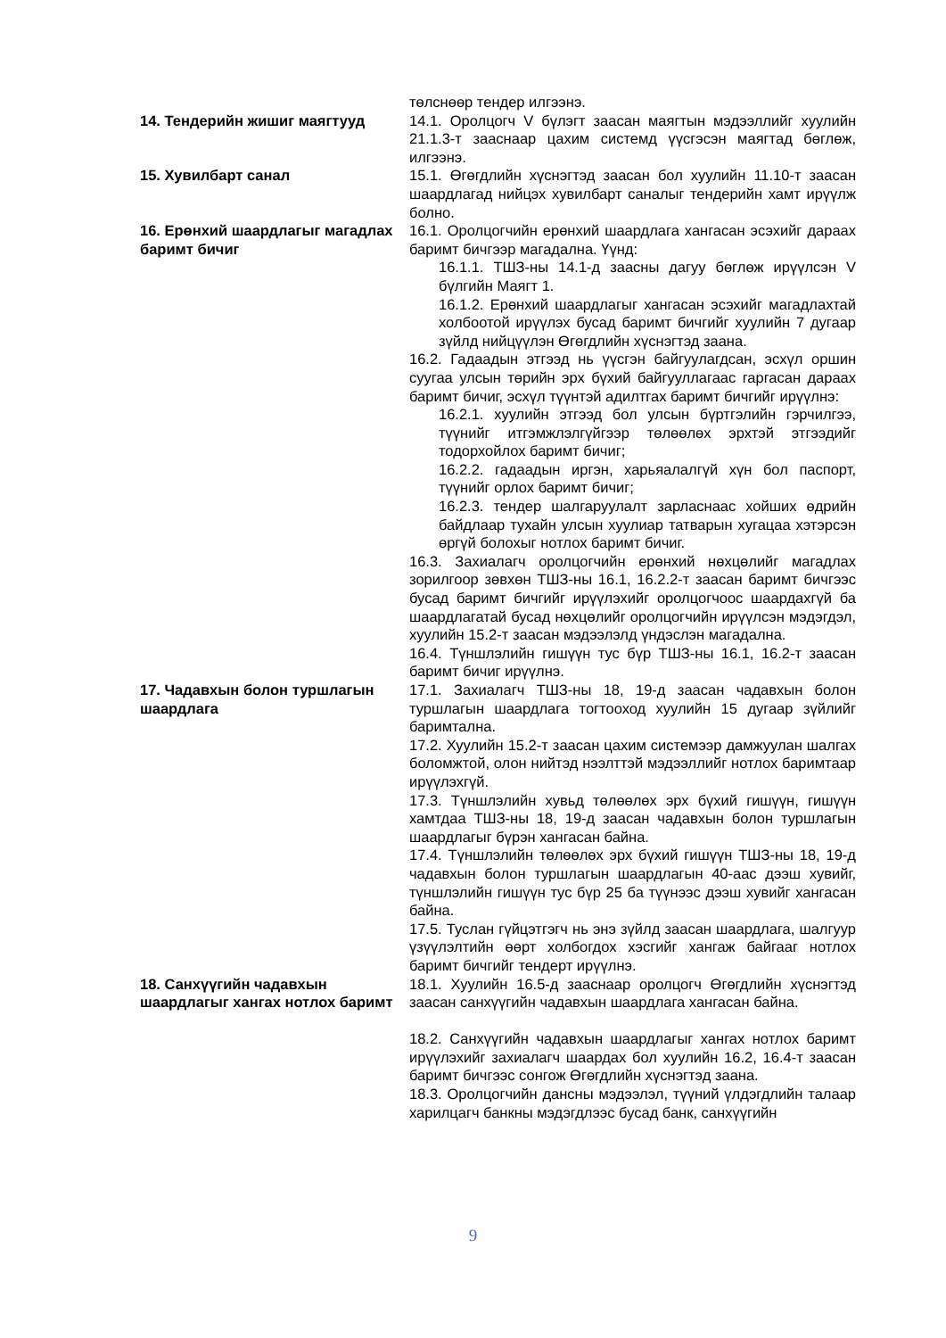төлснөөр тендер илгээнэ.
14. Тендерийн жишиг маягтууд 14.1. Оролцогч V бүлэгт заасан маягтын мэдээллийг хуулийн 21.1.3-т зааснаар цахим системд үүсгэсэн маягтад бөглөж, илгээнэ.
15. Хувилбарт санал 15.1. Өгөгдлийн хүснэгтэд заасан бол хуулийн 11.10-т заасан шаардлагад нийцэх хувилбарт саналыг тендерийн хамт ирүүлж болно.
16. Ерөнхий шаардлагыг магадлах баримт бичиг
16.1. Оролцогчийн ерөнхий шаардлага хангасан эсэхийг дараах баримт бичгээр магадална. Үүнд:
16.1.1. ТШЗ-ны 14.1-д заасны дагуу бөглөж ирүүлсэн V бүлгийн Маягт 1.
16.1.2. Ерөнхий шаардлагыг хангасан эсэхийг магадлахтай холбоотой ирүүлэх бусад баримт бичгийг хуулийн 7 дугаар зүйлд нийцүүлэн Өгөгдлийн хүснэгтэд заана.
16.2. Гадаадын этгээд нь үүсгэн байгуулагдсан, эсхүл оршин суугаа улсын төрийн эрх бүхий байгууллагаас гаргасан дараах баримт бичиг, эсхүл түүнтэй адилтгах баримт бичгийг ирүүлнэ:
16.2.1. хуулийн этгээд бол улсын бүртгэлийн гэрчилгээ, түүнийг итгэмжлэлгүйгээр төлөөлөх эрхтэй этгээдийг тодорхойлох баримт бичиг;
16.2.2. гадаадын иргэн, харьяалалгүй хүн бол паспорт, түүнийг орлох баримт бичиг;
16.2.3. тендер шалгаруулалт зарласнаас хойших өдрийн байдлаар тухайн улсын хуулиар татварын хугацаа хэтэрсэн өргүй болохыг нотлох баримт бичиг.
16.3. Захиалагч оролцогчийн ерөнхий нөхцөлийг магадлах зорилгоор зөвхөн ТШЗ-ны 16.1, 16.2.2-т заасан баримт бичгээс бусад баримт бичгийг ирүүлэхийг оролцогчоос шаардахгүй ба шаардлагатай бусад нөхцөлийг оролцогчийн ирүүлсэн мэдэгдэл, хуулийн 15.2-т заасан мэдээлэлд үндэслэн магадална.
16.4. Түншлэлийн гишүүн тус бүр ТШЗ-ны 16.1, 16.2-т заасан баримт бичиг ирүүлнэ.
17. Чадавхын болон туршлагын шаардлага
17.1. Захиалагч ТШЗ-ны 18, 19-д заасан чадавхын болон туршлагын шаардлага тогтооход хуулийн 15 дугаар зүйлийг баримтална.
17.2. Хуулийн 15.2-т заасан цахим системээр дамжуулан шалгах боломжтой, олон нийтэд нээлттэй мэдээллийг нотлох баримтаар ирүүлэхгүй.
17.3. Түншлэлийн хувьд төлөөлөх эрх бүхий гишүүн, гишүүн хамтдаа ТШЗ-ны 18, 19-д заасан чадавхын болон туршлагын шаардлагыг бүрэн хангасан байна.
17.4. Түншлэлийн төлөөлөх эрх бүхий гишүүн ТШЗ-ны 18, 19-д чадавхын болон туршлагын шаардлагын 40-аас дээш хувийг, түншлэлийн гишүүн тус бүр 25 ба түүнээс дээш хувийг хангасан байна.
17.5. Туслан гүйцэтгэгч нь энэ зүйлд заасан шаардлага, шалгуур үзүүлэлтийн өөрт холбогдох хэсгийг хангаж байгааг нотлох баримт бичгийг тендерт ирүүлнэ.
18. Санхүүгийн чадавхын шаардлагыг хангах нотлох баримт
18.1. Хуулийн 16.5-д зааснаар оролцогч Өгөгдлийн хүснэгтэд заасан санхүүгийн чадавхын шаардлага хангасан байна.
18.2. Санхүүгийн чадавхын шаардлагыг хангах нотлох баримт ирүүлэхийг захиалагч шаардах бол хуулийн 16.2, 16.4-т заасан баримт бичгээс сонгож Өгөгдлийн хүснэгтэд заана.
18.3. Оролцогчийн дансны мэдээлэл, түүний үлдэгдлийн талаар харилцагч банкны мэдэгдлээс бусад банк, санхүүгийн
9